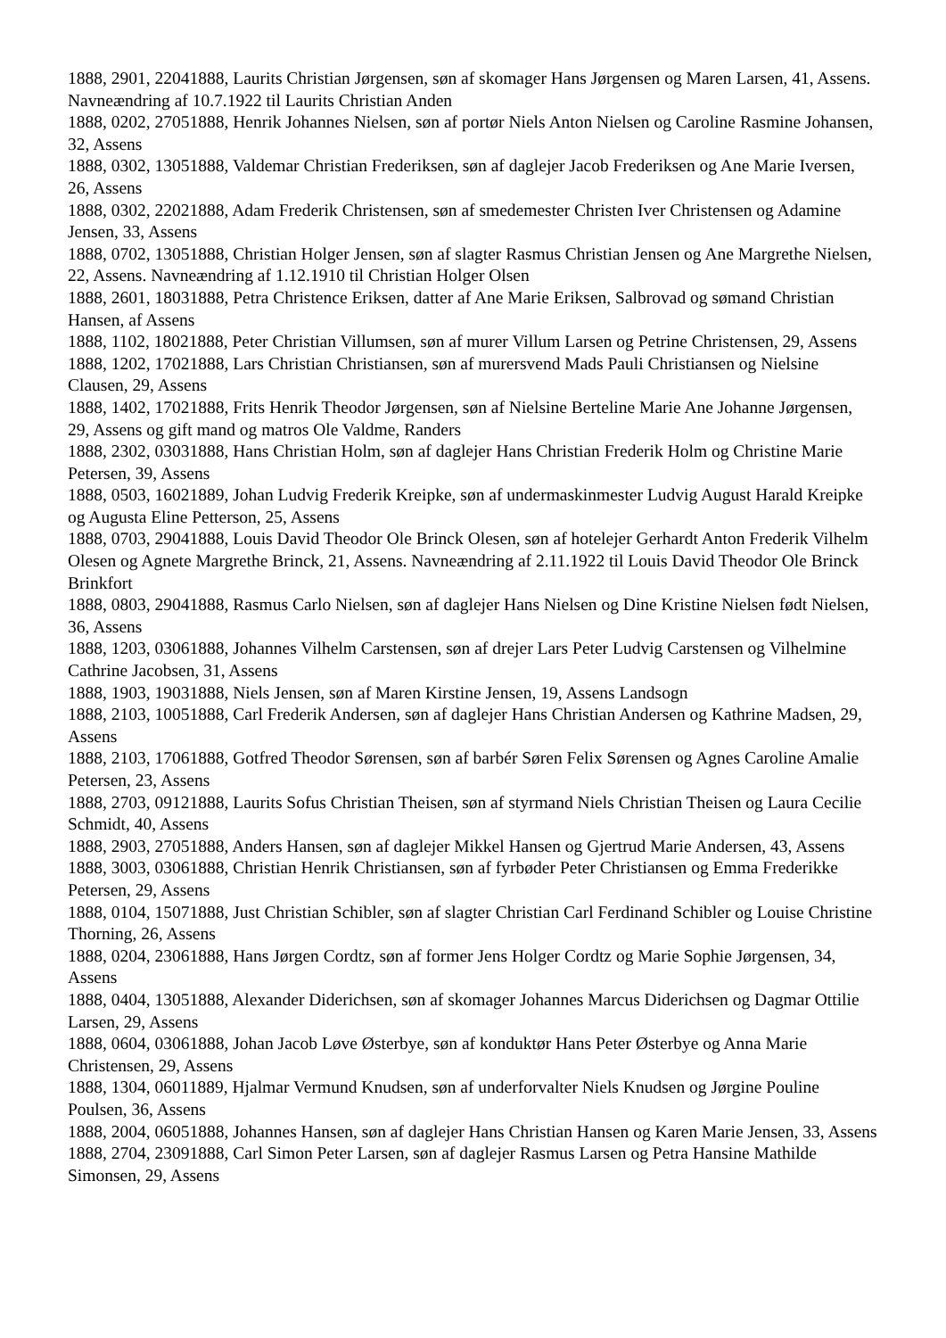1888, 2901, 22041888, Laurits Christian Jørgensen, søn af skomager Hans Jørgensen og Maren Larsen, 41, Assens. Navneændring af 10.7.1922 til Laurits Christian Anden
1888, 0202, 27051888, Henrik Johannes Nielsen, søn af portør Niels Anton Nielsen og Caroline Rasmine Johansen, 32, Assens
1888, 0302, 13051888, Valdemar Christian Frederiksen, søn af daglejer Jacob Frederiksen og Ane Marie Iversen, 26, Assens
1888, 0302, 22021888, Adam Frederik Christensen, søn af smedemester Christen Iver Christensen og Adamine Jensen, 33, Assens
1888, 0702, 13051888, Christian Holger Jensen, søn af slagter Rasmus Christian Jensen og Ane Margrethe Nielsen, 22, Assens. Navneændring af 1.12.1910 til Christian Holger Olsen
1888, 2601, 18031888, Petra Christence Eriksen, datter af Ane Marie Eriksen, Salbrovad og sømand Christian Hansen, af Assens
1888, 1102, 18021888, Peter Christian Villumsen, søn af murer Villum Larsen og Petrine Christensen, 29, Assens
1888, 1202, 17021888, Lars Christian Christiansen, søn af murersvend Mads Pauli Christiansen og Nielsine Clausen, 29, Assens
1888, 1402, 17021888, Frits Henrik Theodor Jørgensen, søn af Nielsine Berteline Marie Ane Johanne Jørgensen, 29, Assens og gift mand og matros Ole Valdme, Randers
1888, 2302, 03031888, Hans Christian Holm, søn af daglejer Hans Christian Frederik Holm og Christine Marie Petersen, 39, Assens
1888, 0503, 16021889, Johan Ludvig Frederik Kreipke, søn af undermaskinmester Ludvig August Harald Kreipke og Augusta Eline Petterson, 25, Assens
1888, 0703, 29041888, Louis David Theodor Ole Brinck Olesen, søn af hotelejer Gerhardt Anton Frederik Vilhelm Olesen og Agnete Margrethe Brinck, 21, Assens. Navneændring af 2.11.1922 til Louis David Theodor Ole Brinck Brinkfort
1888, 0803, 29041888, Rasmus Carlo Nielsen, søn af daglejer Hans Nielsen og Dine Kristine Nielsen født Nielsen, 36, Assens
1888, 1203, 03061888, Johannes Vilhelm Carstensen, søn af drejer Lars Peter Ludvig Carstensen og Vilhelmine Cathrine Jacobsen, 31, Assens
1888, 1903, 19031888, Niels Jensen, søn af Maren Kirstine Jensen, 19, Assens Landsogn
1888, 2103, 10051888, Carl Frederik Andersen, søn af daglejer Hans Christian Andersen og Kathrine Madsen, 29, Assens
1888, 2103, 17061888, Gotfred Theodor Sørensen, søn af barbér Søren Felix Sørensen og Agnes Caroline Amalie Petersen, 23, Assens
1888, 2703, 09121888, Laurits Sofus Christian Theisen, søn af styrmand Niels Christian Theisen og Laura Cecilie Schmidt, 40, Assens
1888, 2903, 27051888, Anders Hansen, søn af daglejer Mikkel Hansen og Gjertrud Marie Andersen, 43, Assens
1888, 3003, 03061888, Christian Henrik Christiansen, søn af fyrbøder Peter Christiansen og Emma Frederikke Petersen, 29, Assens
1888, 0104, 15071888, Just Christian Schibler, søn af slagter Christian Carl Ferdinand Schibler og Louise Christine Thorning, 26, Assens
1888, 0204, 23061888, Hans Jørgen Cordtz, søn af former Jens Holger Cordtz og Marie Sophie Jørgensen, 34, Assens
1888, 0404, 13051888, Alexander Diderichsen, søn af skomager Johannes Marcus Diderichsen og Dagmar Ottilie Larsen, 29, Assens
1888, 0604, 03061888, Johan Jacob Løve Østerbye, søn af konduktør Hans Peter Østerbye og Anna Marie Christensen, 29, Assens
1888, 1304, 06011889, Hjalmar Vermund Knudsen, søn af underforvalter Niels Knudsen og Jørgine Pouline Poulsen, 36, Assens
1888, 2004, 06051888, Johannes Hansen, søn af daglejer Hans Christian Hansen og Karen Marie Jensen, 33, Assens
1888, 2704, 23091888, Carl Simon Peter Larsen, søn af daglejer Rasmus Larsen og Petra Hansine Mathilde Simonsen, 29, Assens